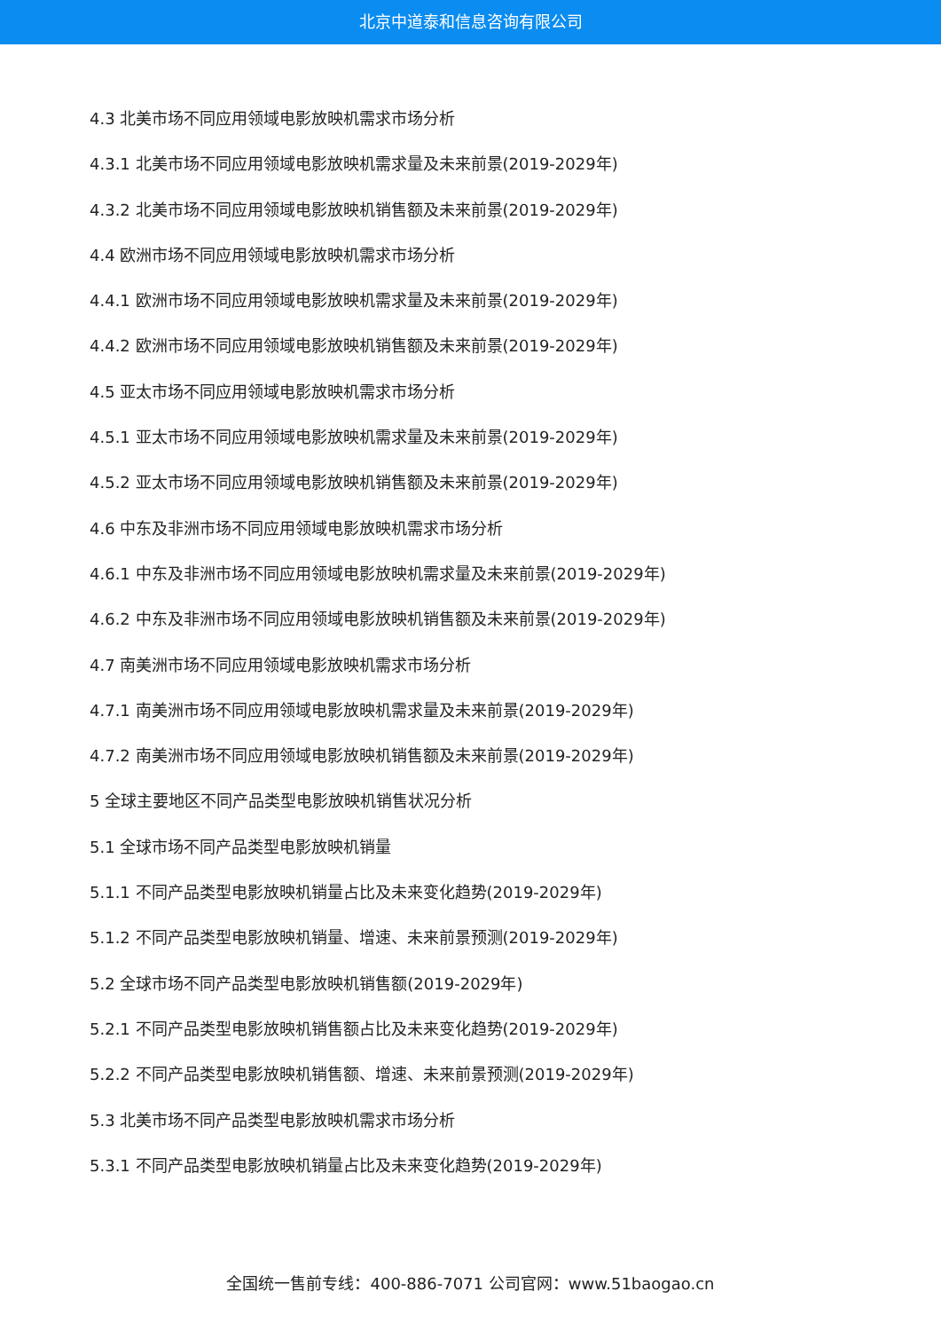北京中道泰和信息咨询有限公司
4.3 北美市场不同应用领域电影放映机需求市场分析
4.3.1 北美市场不同应用领域电影放映机需求量及未来前景(2019-2029年)
4.3.2 北美市场不同应用领域电影放映机销售额及未来前景(2019-2029年)
4.4 欧洲市场不同应用领域电影放映机需求市场分析
4.4.1 欧洲市场不同应用领域电影放映机需求量及未来前景(2019-2029年)
4.4.2 欧洲市场不同应用领域电影放映机销售额及未来前景(2019-2029年)
4.5 亚太市场不同应用领域电影放映机需求市场分析
4.5.1 亚太市场不同应用领域电影放映机需求量及未来前景(2019-2029年)
4.5.2 亚太市场不同应用领域电影放映机销售额及未来前景(2019-2029年)
4.6 中东及非洲市场不同应用领域电影放映机需求市场分析
4.6.1 中东及非洲市场不同应用领域电影放映机需求量及未来前景(2019-2029年)
4.6.2 中东及非洲市场不同应用领域电影放映机销售额及未来前景(2019-2029年)
4.7 南美洲市场不同应用领域电影放映机需求市场分析
4.7.1 南美洲市场不同应用领域电影放映机需求量及未来前景(2019-2029年)
4.7.2 南美洲市场不同应用领域电影放映机销售额及未来前景(2019-2029年)
5 全球主要地区不同产品类型电影放映机销售状况分析
5.1 全球市场不同产品类型电影放映机销量
5.1.1 不同产品类型电影放映机销量占比及未来变化趋势(2019-2029年)
5.1.2 不同产品类型电影放映机销量、增速、未来前景预测(2019-2029年)
5.2 全球市场不同产品类型电影放映机销售额(2019-2029年)
5.2.1 不同产品类型电影放映机销售额占比及未来变化趋势(2019-2029年)
5.2.2 不同产品类型电影放映机销售额、增速、未来前景预测(2019-2029年)
5.3 北美市场不同产品类型电影放映机需求市场分析
5.3.1 不同产品类型电影放映机销量占比及未来变化趋势(2019-2029年)
全国统一售前专线：400-886-7071 公司官网：www.51baogao.cn